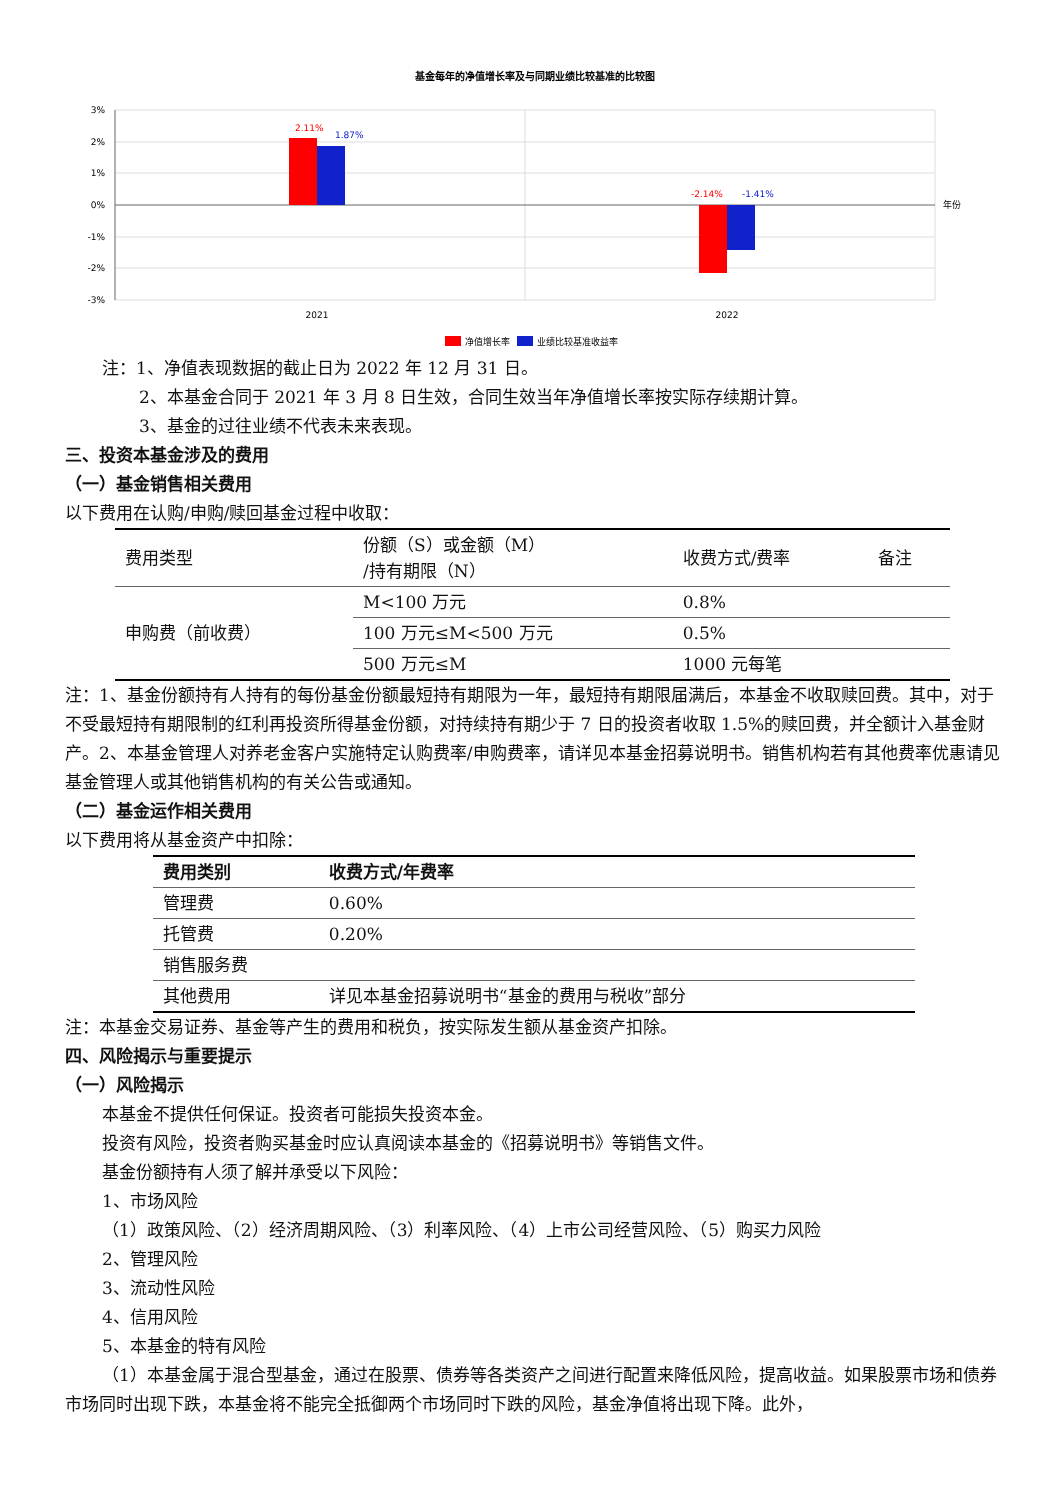基金每年的净值增长率及与同期业绩比较基准的比较图
3%
2%
1%
0%
-1%
-2%
-3%
2.11%
1.87%
-2.14%
-1.41%
2021
2022
年份
净值增长率
业绩比较基准收益率
注：1、净值表现数据的截止日为 2022 年 12 月 31 日。
2、本基金合同于 2021 年 3 月 8 日生效，合同生效当年净值增长率按实际存续期计算。
3、基金的过往业绩不代表未来表现。
三、投资本基金涉及的费用
（一）基金销售相关费用
以下费用在认购/申购/赎回基金过程中收取：
| 费用类型 | 份额（S）或金额（M） /持有期限（N） | 收费方式/费率 | 备注 |
| 申购费（前收费） | M<100 万元 | 0.8% | |
| | 100 万元≤M<500 万元 | 0.5% | |
| | 500 万元≤M | 1000 元每笔 | |
注：1、基金份额持有人持有的每份基金份额最短持有期限为一年，最短持有期限届满后，本基金不收取赎回费。其中，对于不受最短持有期限制的红利再投资所得基金份额，对持续持有期少于 7 日的投资者收取 1.5%的赎回费，并全额计入基金财产。2、本基金管理人对养老金客户实施特定认购费率/申购费率，请详见本基金招募说明书。销售机构若有其他费率优惠请见基金管理人或其他销售机构的有关公告或通知。
（二）基金运作相关费用
以下费用将从基金资产中扣除：
| 费用类别 | 收费方式/年费率 |
| --- | --- |
| 管理费 | 0.60% |
| 托管费 | 0.20% |
| 销售服务费 | |
| 其他费用 | 详见本基金招募说明书“基金的费用与税收”部分 |
注：本基金交易证券、基金等产生的费用和税负，按实际发生额从基金资产扣除。
四、风险揭示与重要提示
（一）风险揭示
本基金不提供任何保证。投资者可能损失投资本金。
投资有风险，投资者购买基金时应认真阅读本基金的《招募说明书》等销售文件。
基金份额持有人须了解并承受以下风险：
1、市场风险
（1）政策风险、（2）经济周期风险、（3）利率风险、（4）上市公司经营风险、（5）购买力风险
2、管理风险
3、流动性风险
4、信用风险
5、本基金的特有风险
（1）本基金属于混合型基金，通过在股票、债券等各类资产之间进行配置来降低风险，提高收益。如果股票市场和债券市场同时出现下跌，本基金将不能完全抵御两个市场同时下跌的风险，基金净值将出现下降。此外，